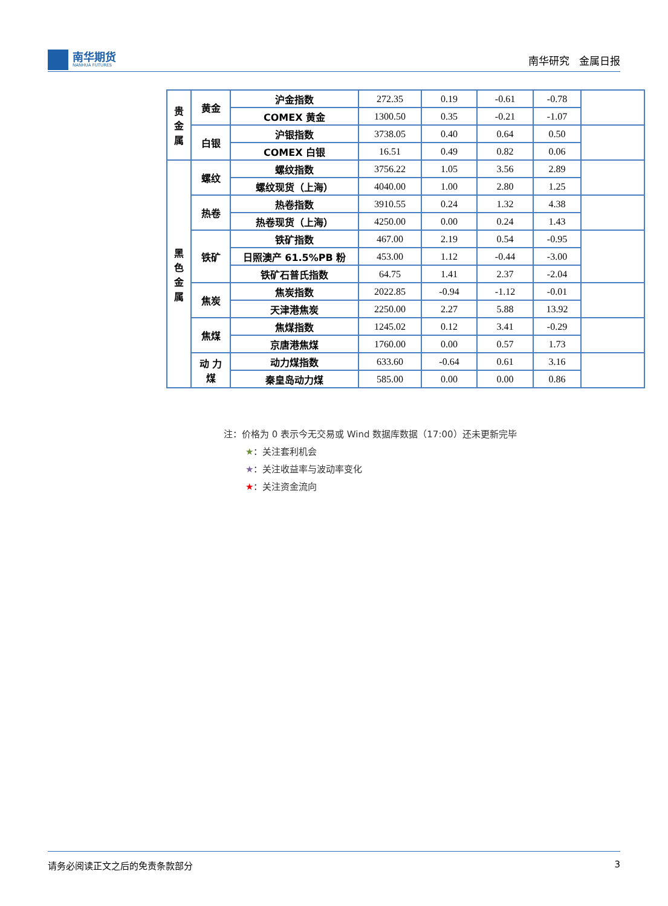南华期货
NANHUA FUTURES
南华研究 金属日报
| 贵 金 属 | 黄金 | 沪金指数 | 272.35 | 0.19 | -0.61 | -0.78 | |
| | | COMEX 黄金 | 1300.50 | 0.35 | -0.21 | -1.07 | |
| | 白银 | 沪银指数 | 3738.05 | 0.40 | 0.64 | 0.50 | |
| | | COMEX 白银 | 16.51 | 0.49 | 0.82 | 0.06 | |
| 黑 色 金 属 | 螺纹 | 螺纹指数 | 3756.22 | 1.05 | 3.56 | 2.89 | |
| | | 螺纹现货（上海） | 4040.00 | 1.00 | 2.80 | 1.25 | |
| | 热卷 | 热卷指数 | 3910.55 | 0.24 | 1.32 | 4.38 | |
| | | 热卷现货（上海） | 4250.00 | 0.00 | 0.24 | 1.43 | |
| | 铁矿 | 铁矿指数 | 467.00 | 2.19 | 0.54 | -0.95 | |
| | | 日照澳产 61.5%PB 粉 | 453.00 | 1.12 | -0.44 | -3.00 | |
| | | 铁矿石普氏指数 | 64.75 | 1.41 | 2.37 | -2.04 | |
| | 焦炭 | 焦炭指数 | 2022.85 | -0.94 | -1.12 | -0.01 | |
| | | 天津港焦炭 | 2250.00 | 2.27 | 5.88 | 13.92 | |
| | 焦煤 | 焦煤指数 | 1245.02 | 0.12 | 3.41 | -0.29 | |
| | | 京唐港焦煤 | 1760.00 | 0.00 | 0.57 | 1.73 | |
| | 动 力 煤 | 动力煤指数 | 633.60 | -0.64 | 0.61 | 3.16 | |
| | | 秦皇岛动力煤 | 585.00 | 0.00 | 0.00 | 0.86 | |
注：价格为 0 表示今无交易或 Wind 数据库数据（17:00）还未更新完毕
★：关注套利机会
★：关注收益率与波动率变化
★：关注资金流向
请务必阅读正文之后的免责条款部分 3